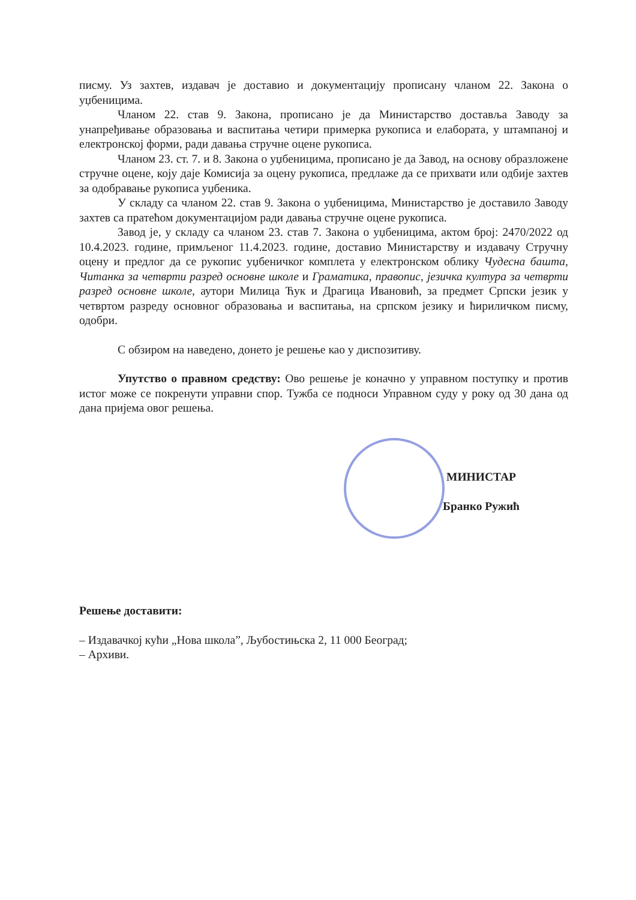писму. Уз захтев, издавач је доставио и документацију прописану чланом 22. Закона о уџбеницима.
Чланом 22. став 9. Закона, прописано је да Министарство доставља Заводу за унапређивање образовања и васпитања четири примерка рукописа и елабората, у штампаној и електронској форми, ради давања стручне оцене рукописа.
Чланом 23. ст. 7. и 8. Закона о уџбеницима, прописано је да Завод, на основу образложене стручне оцене, коју даје Комисија за оцену рукописа, предлаже да се прихвати или одбије захтев за одобравање рукописа уџбеника.
У складу са чланом 22. став 9. Закона о уџбеницима, Министарство је доставило Заводу захтев са пратећом документацијом ради давања стручне оцене рукописа.
Завод је, у складу са чланом 23. став 7. Закона о уџбеницима, актом број: 2470/2022 од 10.4.2023. године, примљеног 11.4.2023. године, доставио Министарству и издавачу Стручну оцену и предлог да се рукопис уџбеничког комплета у електронском облику Чудесна башта, Читанка за четврти разред основне школе и Граматика, правопис, језичка култура за четврти разред основне школе, аутори Милица Ћук и Драгица Ивановић, за предмет Српски језик у четвртом разреду основног образовања и васпитања, на српском језику и ћириличком писму, одобри.
С обзиром на наведено, донето је решење као у диспозитиву.
Упутство о правном средству: Ово решење је коначно у управном поступку и против истог може се покренути управни спор. Тужба се подноси Управном суду у року од 30 дана од дана пријема овог решења.
МИНИСТАР
Бранко Ружић
Решење доставити:
– Издавачкој кући „Нова школа”, Љубостињска 2, 11 000 Београд;
– Архиви.